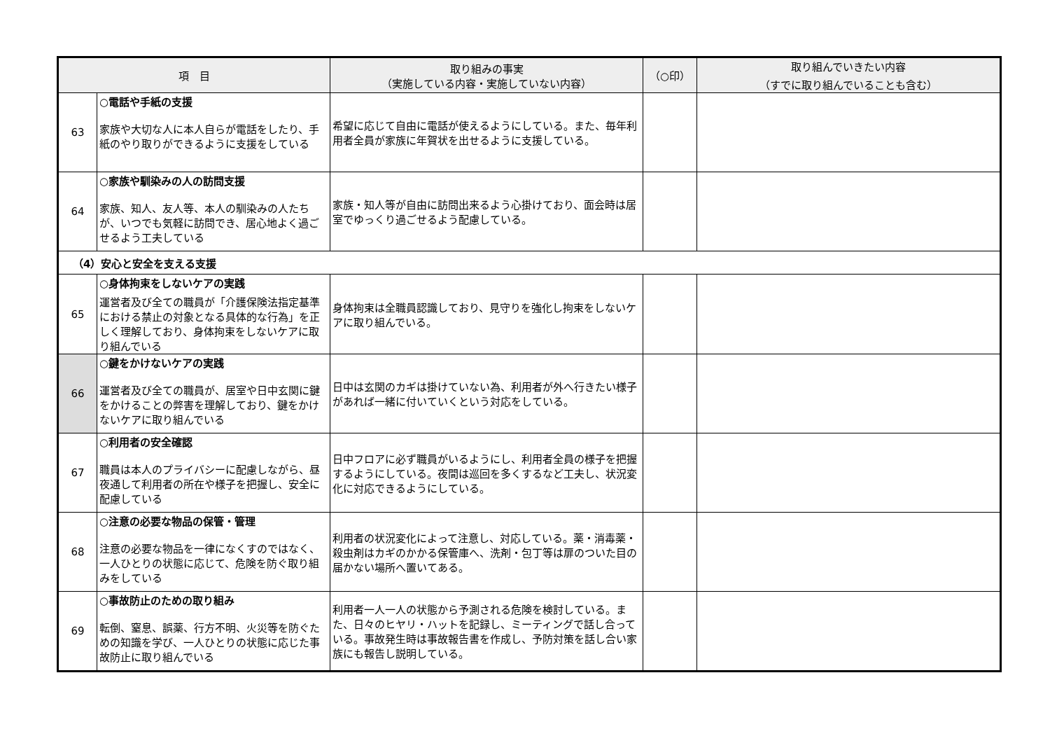| 項 目 | | 取り組みの事実 （実施している内容・実施していない内容） | （○印） | 取り組んでいきたい内容 （すでに取り組んでいることも含む） |
| --- | --- | --- | --- | --- |
| 63 | ○電話や手紙の支援 家族や大切な人に本人自らが電話をしたり、手紙のやり取りができるように支援をしている | 希望に応じて自由に電話が使えるようにしている。また、毎年利用者全員が家族に年賀状を出せるように支援している。 | | |
| 64 | ○家族や馴染みの人の訪問支援 家族、知人、友人等、本人の馴染みの人たちが、いつでも気軽に訪問でき、居心地よく過ごせるよう工夫している | 家族・知人等が自由に訪問出来るよう心掛けており、面会時は居室でゆっくり過ごせるよう配慮している。 | | |
| （4）安心と安全を支える支援 | | | | |
| 65 | ○身体拘束をしないケアの実践 運営者及び全ての職員が「介護保険法指定基準における禁止の対象となる具体的な行為」を正しく理解しており、身体拘束をしないケアに取り組んでいる | 身体拘束は全職員認識しており、見守りを強化し拘束をしないケアに取り組んでいる。 | | |
| 66 | ○鍵をかけないケアの実践 運営者及び全ての職員が、居室や日中玄関に鍵をかけることの弊害を理解しており、鍵をかけないケアに取り組んでいる | 日中は玄関のカギは掛けていない為、利用者が外へ行きたい様子があれば一緒に付いていくという対応をしている。 | | |
| 67 | ○利用者の安全確認 職員は本人のプライバシーに配慮しながら、昼夜通して利用者の所在や様子を把握し、安全に配慮している | 日中フロアに必ず職員がいるようにし、利用者全員の様子を把握するようにしている。夜間は巡回を多くするなど工夫し、状況変化に対応できるようにしている。 | | |
| 68 | ○注意の必要な物品の保管・管理 注意の必要な物品を一律になくすのではなく、一人ひとりの状態に応じて、危険を防ぐ取り組みをしている | 利用者の状況変化によって注意し、対応している。薬・消毒薬・殺虫剤はカギのかかる保管庫へ、洗剤・包丁等は扉のついた目の届かない場所へ置いてある。 | | |
| 69 | ○事故防止のための取り組み 転倒、窒息、誤薬、行方不明、火災等を防ぐための知識を学び、一人ひとりの状態に応じた事故防止に取り組んでいる | 利用者一人一人の状態から予測される危険を検討している。また、日々のヒヤリ・ハットを記録し、ミーティングで話し合っている。事故発生時は事故報告書を作成し、予防対策を話し合い家族にも報告し説明している。 | | |